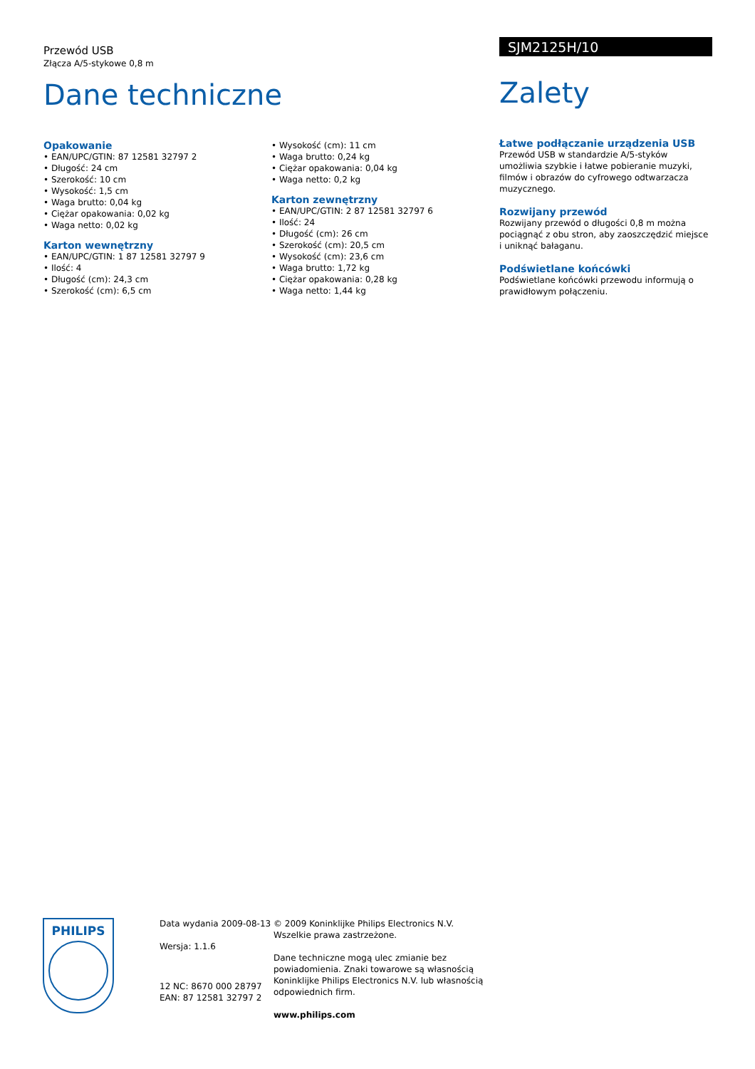Przewód USB
Złącza A/5-stykowe 0,8 m
Dane techniczne
Opakowanie
• EAN/UPC/GTIN: 87 12581 32797 2
• Długość: 24 cm
• Szerokość: 10 cm
• Wysokość: 1,5 cm
• Waga brutto: 0,04 kg
• Ciężar opakowania: 0,02 kg
• Waga netto: 0,02 kg
Karton wewnętrzny
• EAN/UPC/GTIN: 1 87 12581 32797 9
• Ilość: 4
• Długość (cm): 24,3 cm
• Szerokość (cm): 6,5 cm
• Wysokość (cm): 11 cm
• Waga brutto: 0,24 kg
• Ciężar opakowania: 0,04 kg
• Waga netto: 0,2 kg
Karton zewnętrzny
• EAN/UPC/GTIN: 2 87 12581 32797 6
• Ilość: 24
• Długość (cm): 26 cm
• Szerokość (cm): 20,5 cm
• Wysokość (cm): 23,6 cm
• Waga brutto: 1,72 kg
• Ciężar opakowania: 0,28 kg
• Waga netto: 1,44 kg
SJM2125H/10
Zalety
Łatwe podłączanie urządzenia USB
Przewód USB w standardzie A/5-styków umożliwia szybkie i łatwe pobieranie muzyki, filmów i obrazów do cyfrowego odtwarzacza muzycznego.
Rozwijany przewód
Rozwijany przewód o długości 0,8 m można pociągnąć z obu stron, aby zaoszczędzić miejsce i uniknąć bałaganu.
Podświetlane końcówki
Podświetlane końcówki przewodu informują o prawidłowym połączeniu.
PHILIPS
Data wydania 2009-08-13
Wersja: 1.1.6
12 NC: 8670 000 28797
EAN: 87 12581 32797 2
© 2009 Koninklijke Philips Electronics N.V.
Wszelkie prawa zastrzeżone.
Dane techniczne mogą ulec zmianie bez powiadomienia. Znaki towarowe są własnością Koninklijke Philips Electronics N.V. lub własnością odpowiednich firm.
www.philips.com